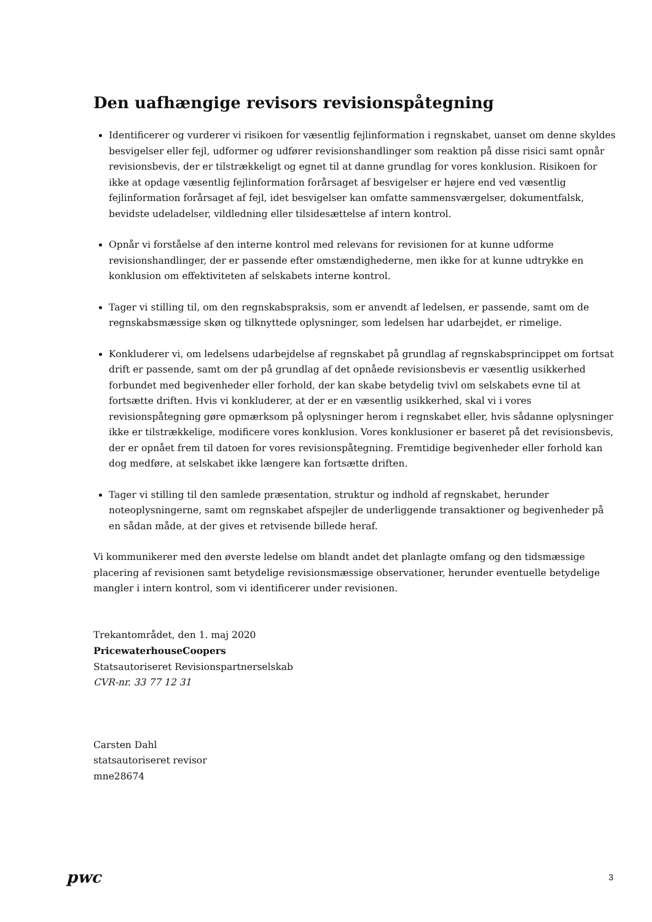Den uafhængige revisors revisionspåtegning
Identificerer og vurderer vi risikoen for væsentlig fejlinformation i regnskabet, uanset om denne skyldes besvigelser eller fejl, udformer og udfører revisionshandlinger som reaktion på disse risici samt opnår revisionsbevis, der er tilstrækkeligt og egnet til at danne grundlag for vores konklusion. Risikoen for ikke at opdage væsentlig fejlinformation forårsaget af besvigelser er højere end ved væsentlig fejlinformation forårsaget af fejl, idet besvigelser kan omfatte sammensværgelser, dokumentfalsk, bevidste udeladelser, vildledning eller tilsidesættelse af intern kontrol.
Opnår vi forståelse af den interne kontrol med relevans for revisionen for at kunne udforme revisionshandlinger, der er passende efter omstændighederne, men ikke for at kunne udtrykke en konklusion om effektiviteten af selskabets interne kontrol.
Tager vi stilling til, om den regnskabspraksis, som er anvendt af ledelsen, er passende, samt om de regnskabsmæssige skøn og tilknyttede oplysninger, som ledelsen har udarbejdet, er rimelige.
Konkluderer vi, om ledelsens udarbejdelse af regnskabet på grundlag af regnskabsprincippet om fortsat drift er passende, samt om der på grundlag af det opnåede revisionsbevis er væsentlig usikkerhed forbundet med begivenheder eller forhold, der kan skabe betydelig tvivl om selskabets evne til at fortsætte driften. Hvis vi konkluderer, at der er en væsentlig usikkerhed, skal vi i vores revisionspåtegning gøre opmærksom på oplysninger herom i regnskabet eller, hvis sådanne oplysninger ikke er tilstrækkelige, modificere vores konklusion. Vores konklusioner er baseret på det revisionsbevis, der er opnået frem til datoen for vores revisionspåtegning. Fremtidige begivenheder eller forhold kan dog medføre, at selskabet ikke længere kan fortsætte driften.
Tager vi stilling til den samlede præsentation, struktur og indhold af regnskabet, herunder noteoplysningerne, samt om regnskabet afspejler de underliggende transaktioner og begivenheder på en sådan måde, at der gives et retvisende billede heraf.
Vi kommunikerer med den øverste ledelse om blandt andet det planlagte omfang og den tidsmæssige placering af revisionen samt betydelige revisionsmæssige observationer, herunder eventuelle betydelige mangler i intern kontrol, som vi identificerer under revisionen.
Trekantområdet, den 1. maj 2020
PricewaterhouseCoopers
Statsautoriseret Revisionspartnerselskab
CVR-nr. 33 77 12 31
Carsten Dahl
statsautoriseret revisor
mne28674
pwc 3